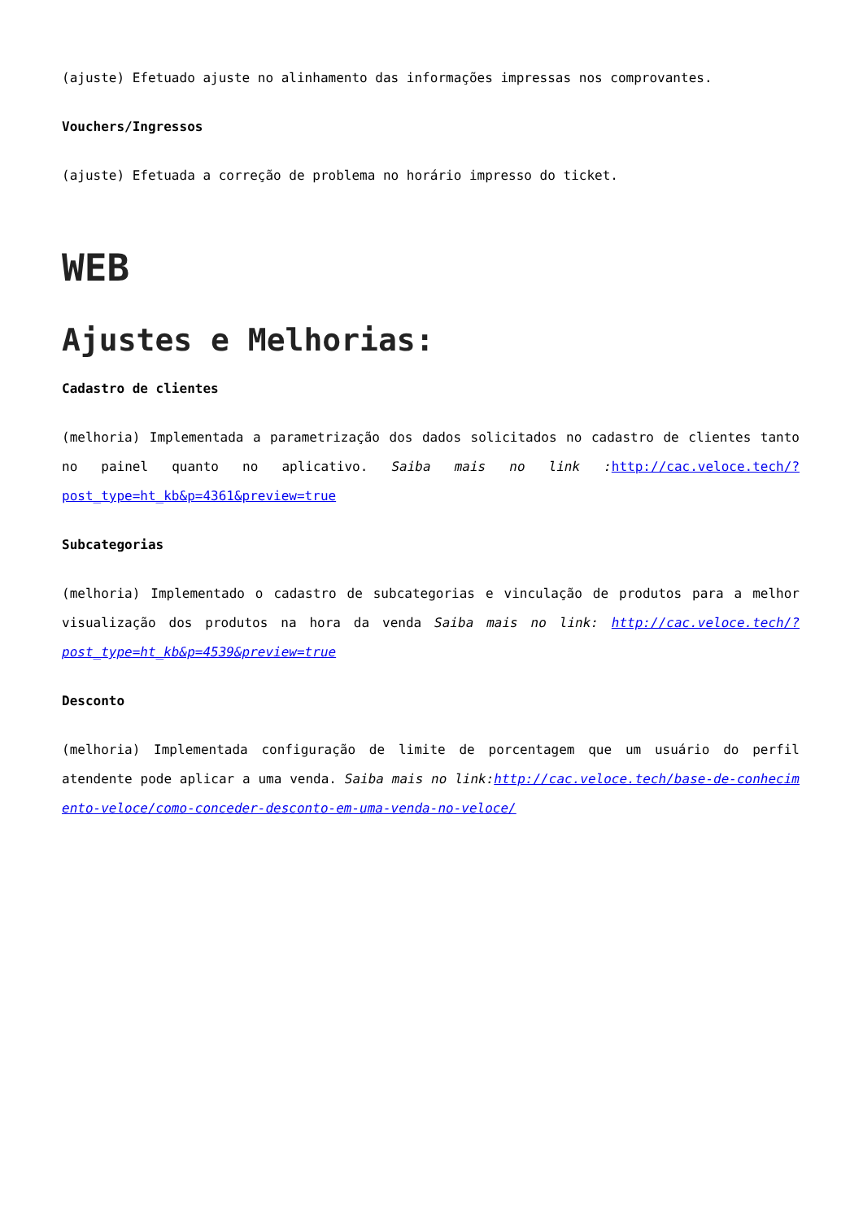(ajuste) Efetuado ajuste no alinhamento das informações impressas nos comprovantes.
Vouchers/Ingressos
(ajuste) Efetuada a correção de problema no horário impresso do ticket.
WEB
Ajustes e Melhorias:
Cadastro de clientes
(melhoria) Implementada a parametrização dos dados solicitados no cadastro de clientes tanto no painel quanto no aplicativo. Saiba mais no link : http://cac.veloce.tech/?post_type=ht_kb&p=4361&preview=true
Subcategorias
(melhoria) Implementado o cadastro de subcategorias e vinculação de produtos para a melhor visualização dos produtos na hora da venda Saiba mais no link: http://cac.veloce.tech/?post_type=ht_kb&p=4539&preview=true
Desconto
(melhoria) Implementada configuração de limite de porcentagem que um usuário do perfil atendente pode aplicar a uma venda. Saiba mais no link:http://cac.veloce.tech/base-de-conhecimento-veloce/como-conceder-desconto-em-uma-venda-no-veloce/